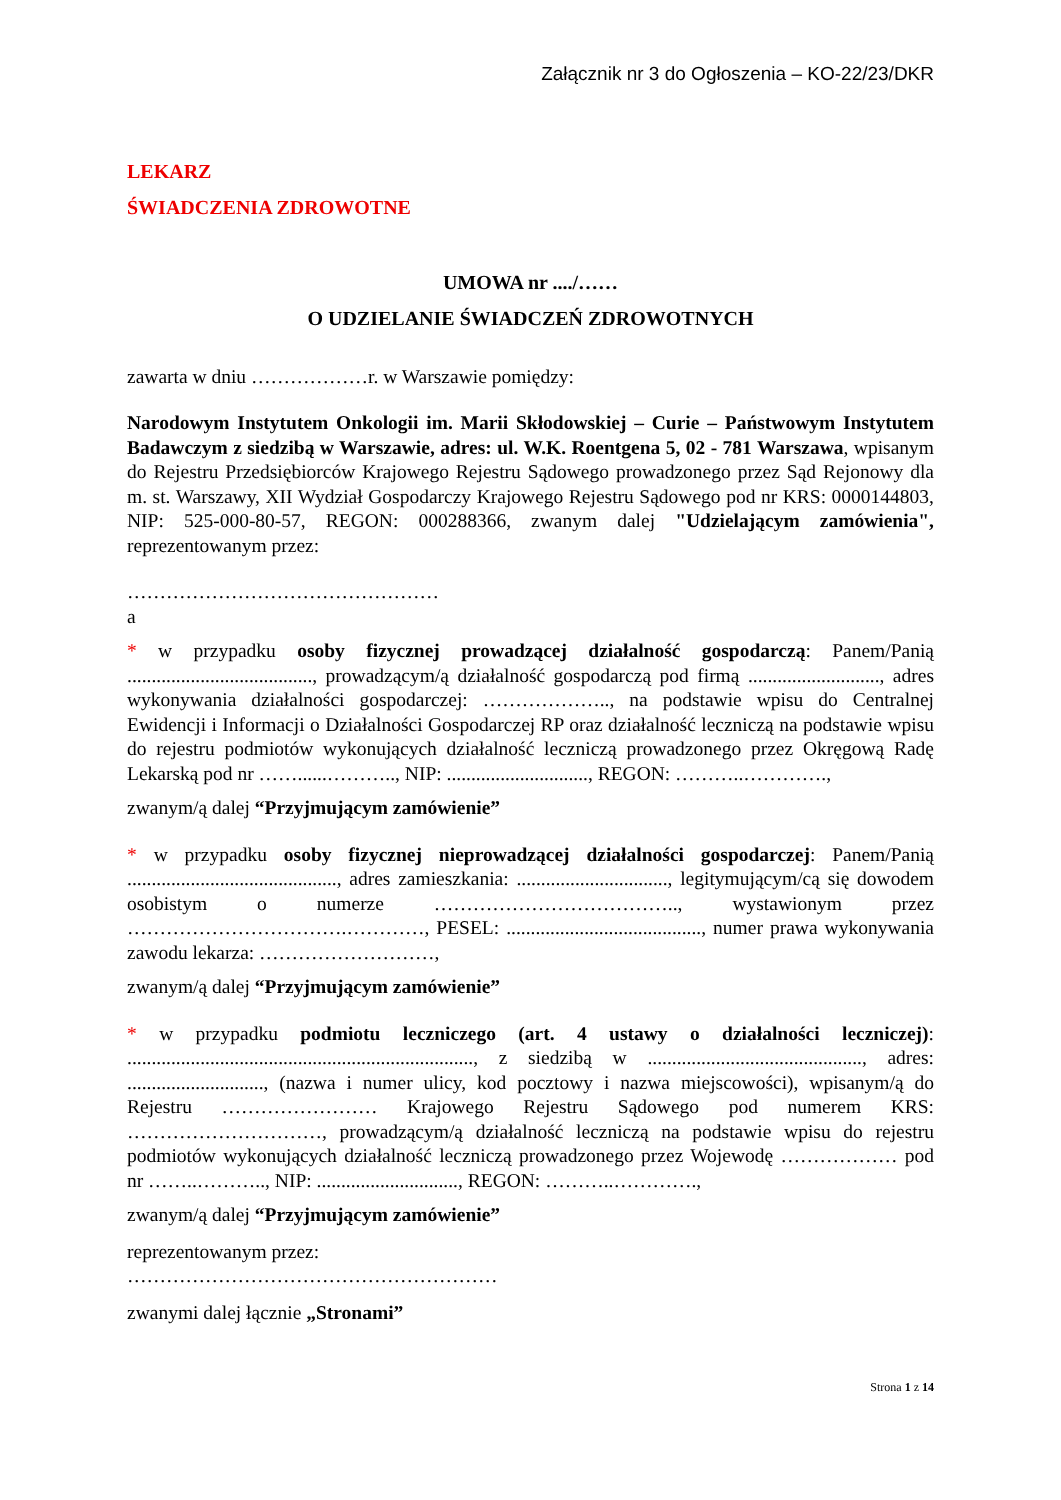Załącznik nr 3 do Ogłoszenia – KO-22/23/DKR
LEKARZ
ŚWIADCZENIA ZDROWOTNE
UMOWA nr ..../……
O UDZIELANIE ŚWIADCZEŃ ZDROWOTNYCH
zawarta w dniu ………………r. w Warszawie pomiędzy:
Narodowym Instytutem Onkologii im. Marii Skłodowskiej – Curie – Państwowym Instytutem Badawczym z siedzibą w Warszawie, adres: ul. W.K. Roentgena 5, 02 - 781 Warszawa, wpisanym do Rejestru Przedsiębiorców Krajowego Rejestru Sądowego prowadzonego przez Sąd Rejonowy dla m. st. Warszawy, XII Wydział Gospodarczy Krajowego Rejestru Sądowego pod nr KRS: 0000144803, NIP: 525-000-80-57, REGON: 000288366, zwanym dalej "Udzielającym zamówienia", reprezentowanym przez:
…………………………………………
a
* w przypadku osoby fizycznej prowadzącej działalność gospodarczą: Panem/Panią ......................................, prowadzącym/ą działalność gospodarczą pod firmą ..........................., adres wykonywania działalności gospodarczej: ……………….., na podstawie wpisu do Centralnej Ewidencji i Informacji o Działalności Gospodarczej RP oraz działalność leczniczą na podstawie wpisu do rejestru podmiotów wykonujących działalność leczniczą prowadzonego przez Okręgową Radę Lekarską pod nr ……......……….., NIP: ............................., REGON: ………..………….,
zwanym/ą dalej “Przyjmującym zamówienie”
* w przypadku osoby fizycznej nieprowadzącej działalności gospodarczej: Panem/Panią ..........................................., adres zamieszkania: ..............................., legitymującym/cą się dowodem osobistym o numerze ……………………………….., wystawionym przez …………………………….…………, PESEL: ........................................, numer prawa wykonywania zawodu lekarza: ………………………,
zwanym/ą dalej “Przyjmującym zamówienie”
* w przypadku podmiotu leczniczego (art. 4 ustawy o działalności leczniczej): ......................................................................., z siedzibą w ............................................, adres: ............................, (nazwa i numer ulicy, kod pocztowy i nazwa miejscowości), wpisanym/ą do Rejestru …………………… Krajowego Rejestru Sądowego pod numerem KRS: …………………………, prowadzącym/ą działalność leczniczą na podstawie wpisu do rejestru podmiotów wykonujących działalność leczniczą prowadzonego przez Wojewodę ……………… pod nr ……..……….., NIP: ............................., REGON: ………..………….,
zwanym/ą dalej “Przyjmującym zamówienie”
reprezentowanym przez:
…………………………………………………
zwanymi dalej łącznie „Stronami”
Strona 1 z 14